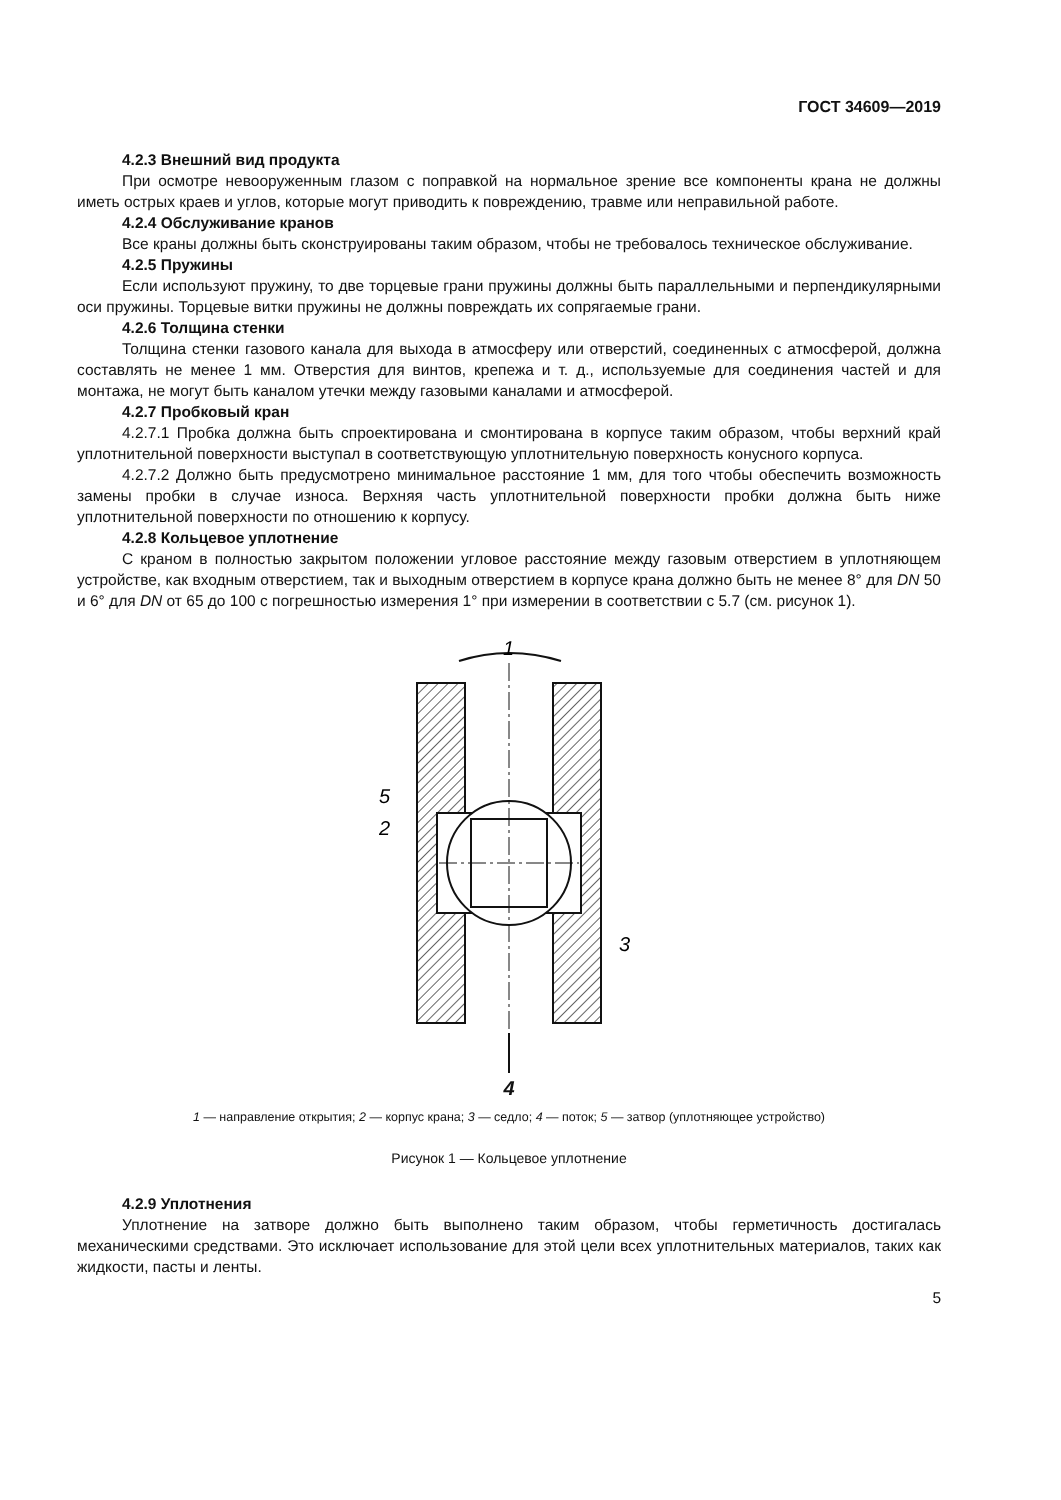ГОСТ 34609—2019
4.2.3 Внешний вид продукта
При осмотре невооруженным глазом с поправкой на нормальное зрение все компоненты крана не должны иметь острых краев и углов, которые могут приводить к повреждению, травме или неправильной работе.
4.2.4 Обслуживание кранов
Все краны должны быть сконструированы таким образом, чтобы не требовалось техническое обслуживание.
4.2.5 Пружины
Если используют пружину, то две торцевые грани пружины должны быть параллельными и перпендикулярными оси пружины. Торцевые витки пружины не должны повреждать их сопрягаемые грани.
4.2.6 Толщина стенки
Толщина стенки газового канала для выхода в атмосферу или отверстий, соединенных с атмосферой, должна составлять не менее 1 мм. Отверстия для винтов, крепежа и т. д., используемые для соединения частей и для монтажа, не могут быть каналом утечки между газовыми каналами и атмосферой.
4.2.7 Пробковый кран
4.2.7.1 Пробка должна быть спроектирована и смонтирована в корпусе таким образом, чтобы верхний край уплотнительной поверхности выступал в соответствующую уплотнительную поверхность конусного корпуса.
4.2.7.2 Должно быть предусмотрено минимальное расстояние 1 мм, для того чтобы обеспечить возможность замены пробки в случае износа. Верхняя часть уплотнительной поверхности пробки должна быть ниже уплотнительной поверхности по отношению к корпусу.
4.2.8 Кольцевое уплотнение
С краном в полностью закрытом положении угловое расстояние между газовым отверстием в уплотняющем устройстве, как входным отверстием, так и выходным отверстием в корпусе крана должно быть не менее 8° для DN 50 и 6° для DN от 65 до 100 с погрешностью измерения 1° при измерении в соответствии с 5.7 (см. рисунок 1).
1
5
2
3
4
1 — направление открытия; 2 — корпус крана; 3 — седло; 4 — поток; 5 — затвор (уплотняющее устройство)
Рисунок 1 — Кольцевое уплотнение
4.2.9 Уплотнения
Уплотнение на затворе должно быть выполнено таким образом, чтобы герметичность достигалась механическими средствами. Это исключает использование для этой цели всех уплотнительных материалов, таких как жидкости, пасты и ленты.
5